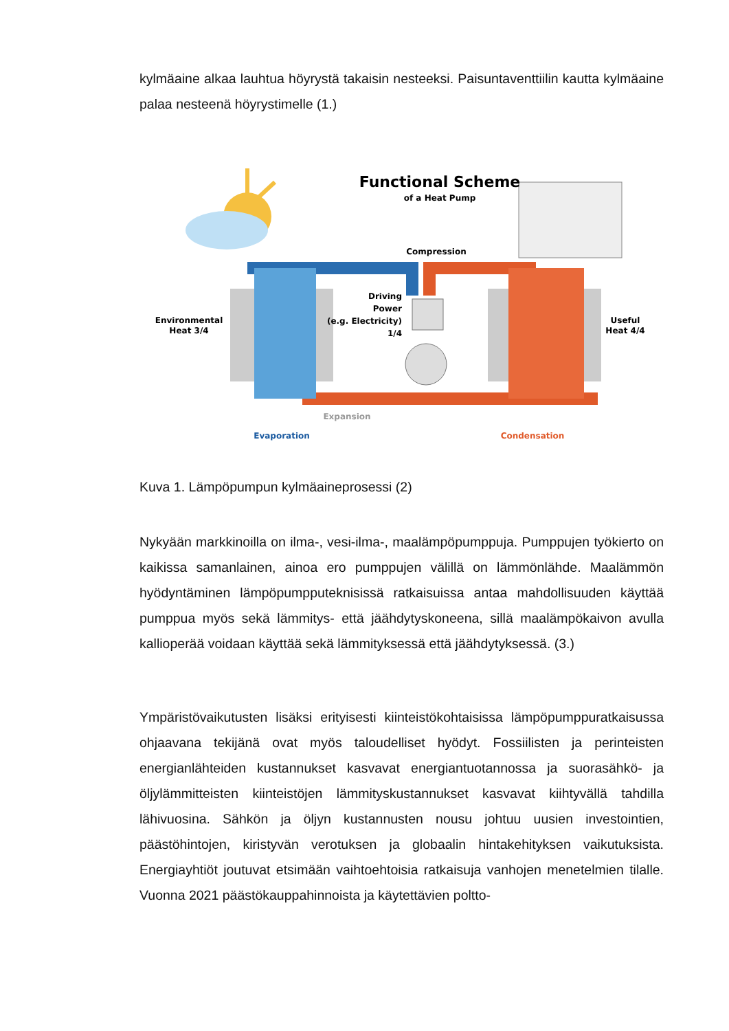kylmäaine alkaa lauhtua höyrystä takaisin nesteeksi. Paisuntaventtiilin kautta kylmäaine palaa nesteenä höyrystimelle (1.)
Functional Scheme
of a Heat Pump
Compression
Driving
Power
(e.g. Electricity)
1/4
Environmental
Heat 3/4
Useful
Heat 4/4
Expansion
Evaporation
Condensation
Kuva 1. Lämpöpumpun kylmäaineprosessi (2)
Nykyään markkinoilla on ilma-, vesi-ilma-, maalämpöpumppuja. Pumppujen työkierto on kaikissa samanlainen, ainoa ero pumppujen välillä on lämmönlähde. Maalämmön hyödyntäminen lämpöpumpputeknisissä ratkaisuissa antaa mahdollisuuden käyttää pumppua myös sekä lämmitys- että jäähdytyskoneena, sillä maalämpökaivon avulla kallioperää voidaan käyttää sekä lämmityksessä että jäähdytyksessä. (3.)
Ympäristövaikutusten lisäksi erityisesti kiinteistökohtaisissa lämpöpumppuratkaisussa ohjaavana tekijänä ovat myös taloudelliset hyödyt. Fossiilisten ja perinteisten energianlähteiden kustannukset kasvavat energiantuotannossa ja suorasähkö- ja öljylämmitteisten kiinteistöjen lämmityskustannukset kasvavat kiihtyvällä tahdilla lähivuosina. Sähkön ja öljyn kustannusten nousu johtuu uusien investointien, päästöhintojen, kiristyvän verotuksen ja globaalin hintakehityksen vaikutuksista. Energiayhtiöt joutuvat etsimään vaihtoehtoisia ratkaisuja vanhojen menetelmien tilalle. Vuonna 2021 päästökauppahinnoista ja käytettävien poltto-